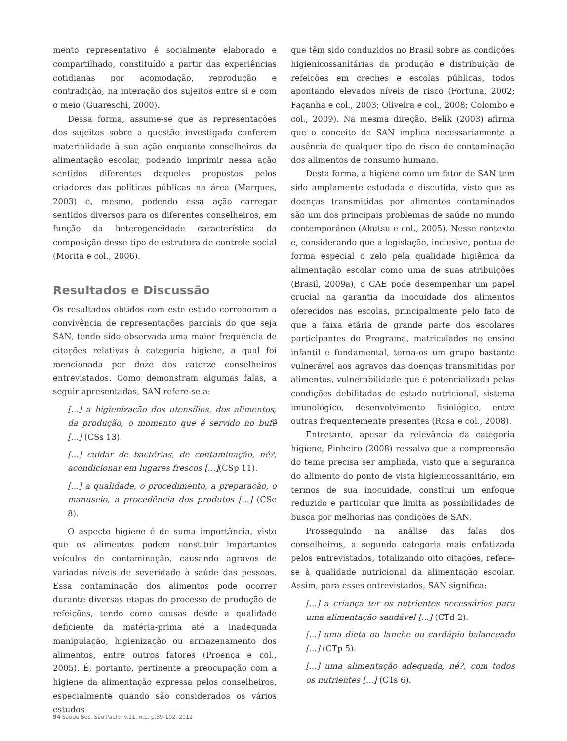mento representativo é socialmente elaborado e compartilhado, constituído a partir das experiências cotidianas por acomodação, reprodução e contradição, na interação dos sujeitos entre si e com o meio (Guareschi, 2000).
Dessa forma, assume-se que as representações dos sujeitos sobre a questão investigada conferem materialidade à sua ação enquanto conselheiros da alimentação escolar, podendo imprimir nessa ação sentidos diferentes daqueles propostos pelos criadores das políticas públicas na área (Marques, 2003) e, mesmo, podendo essa ação carregar sentidos diversos para os diferentes conselheiros, em função da heterogeneidade característica da composição desse tipo de estrutura de controle social (Morita e col., 2006).
Resultados e Discussão
Os resultados obtidos com este estudo corroboram a convivência de representações parciais do que seja SAN, tendo sido observada uma maior frequência de citações relativas à categoria higiene, a qual foi mencionada por doze dos catorze conselheiros entrevistados. Como demonstram algumas falas, a seguir apresentadas, SAN refere-se a:
[...] a higienização dos utensílios, dos alimentos, da produção, o momento que é servido no bufê [...] (CSs 13).
[...] cuidar de bactérias, de contaminação, né?, acondicionar em lugares frescos [...](CSp 11).
[...] a qualidade, o procedimento, a preparação, o manuseio, a procedência dos produtos [...] (CSe 8).
O aspecto higiene é de suma importância, visto que os alimentos podem constituir importantes veículos de contaminação, causando agravos de variados níveis de severidade à saúde das pessoas. Essa contaminação dos alimentos pode ocorrer durante diversas etapas do processo de produção de refeições, tendo como causas desde a qualidade deficiente da matéria-prima até a inadequada manipulação, higienização ou armazenamento dos alimentos, entre outros fatores (Proença e col., 2005). É, portanto, pertinente a preocupação com a higiene da alimentação expressa pelos conselheiros, especialmente quando são considerados os vários estudos
que têm sido conduzidos no Brasil sobre as condições higienicossanitárias da produção e distribuição de refeições em creches e escolas públicas, todos apontando elevados níveis de risco (Fortuna, 2002; Façanha e col., 2003; Oliveira e col., 2008; Colombo e col., 2009). Na mesma direção, Belik (2003) afirma que o conceito de SAN implica necessariamente a ausência de qualquer tipo de risco de contaminação dos alimentos de consumo humano.
Desta forma, a higiene como um fator de SAN tem sido amplamente estudada e discutida, visto que as doenças transmitidas por alimentos contaminados são um dos principais problemas de saúde no mundo contemporâneo (Akutsu e col., 2005). Nesse contexto e, considerando que a legislação, inclusive, pontua de forma especial o zelo pela qualidade higiênica da alimentação escolar como uma de suas atribuições (Brasil, 2009a), o CAE pode desempenhar um papel crucial na garantia da inocuidade dos alimentos oferecidos nas escolas, principalmente pelo fato de que a faixa etária de grande parte dos escolares participantes do Programa, matriculados no ensino infantil e fundamental, torna-os um grupo bastante vulnerável aos agravos das doenças transmitidas por alimentos, vulnerabilidade que é potencializada pelas condições debilitadas de estado nutricional, sistema imunológico, desenvolvimento fisiológico, entre outras frequentemente presentes (Rosa e col., 2008).
Entretanto, apesar da relevância da categoria higiene, Pinheiro (2008) ressalva que a compreensão do tema precisa ser ampliada, visto que a segurança do alimento do ponto de vista higienicossanitário, em termos de sua inocuidade, constitui um enfoque reduzido e particular que limita as possibilidades de busca por melhorias nas condições de SAN.
Prosseguindo na análise das falas dos conselheiros, a segunda categoria mais enfatizada pelos entrevistados, totalizando oito citações, refere-se à qualidade nutricional da alimentação escolar. Assim, para esses entrevistados, SAN significa:
[...] a criança ter os nutrientes necessários para uma alimentação saudável [...] (CTd 2).
[...] uma dieta ou lanche ou cardápio balanceado [...] (CTp 5).
[...] uma alimentação adequada, né?, com todos os nutrientes [...] (CTs 6).
94 Saúde Soc. São Paulo, v.21, n.1, p.89-102, 2012